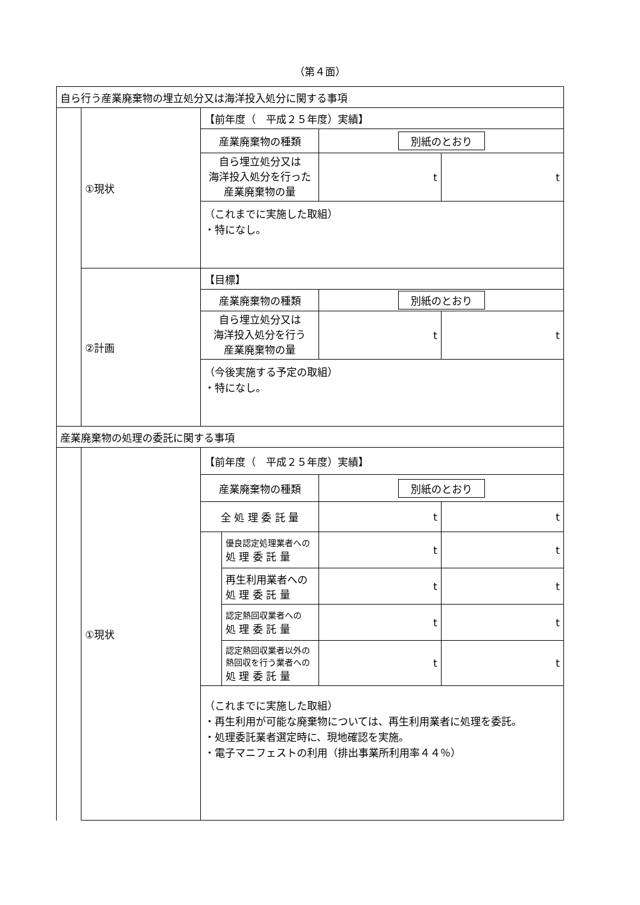（第４面）
| 自ら行う産業廃棄物の埋立処分又は海洋投入処分に関する事項 | | | | | |
| | ①現状 | 【前年度（ 平成２５年度）実績】 | | | |
| | | 産業廃棄物の種類 | | 別紙のとおり | |
| | | 自ら埋立処分又は 海洋投入処分を行った 産業廃棄物の量 | | t | t |
| | | （これまでに実施した取組） ・特になし。 | | | |
| | ②計画 | 【目標】 | | | |
| | | 産業廃棄物の種類 | | 別紙のとおり | |
| | | 自ら埋立処分又は 海洋投入処分を行う 産業廃棄物の量 | | t | t |
| | | （今後実施する予定の取組） ・特になし。 | | | |
| 産業廃棄物の処理の委託に関する事項 | | | | | |
| | ①現状 | 【前年度（ 平成２５年度）実績】 | | | |
| | | 産業廃棄物の種類 | | 別紙のとおり | |
| | | 全 処 理 委 託 量 | | t | t |
| | | | 優良認定処理業者への 処 理 委 託 量 | t | t |
| | | | 再生利用業者への 処 理 委 託 量 | t | t |
| | | | 認定熱回収業者への 処 理 委 託 量 | t | t |
| | | | 認定熱回収業者以外の 熱回収を行う業者への 処 理 委 託 量 | t | t |
| | | （これまでに実施した取組） ・再生利用が可能な廃棄物については、再生利用業者に処理を委託。 ・処理委託業者選定時に、現地確認を実施。 ・電子マニフェストの利用（排出事業所利用率４４％） | | | |